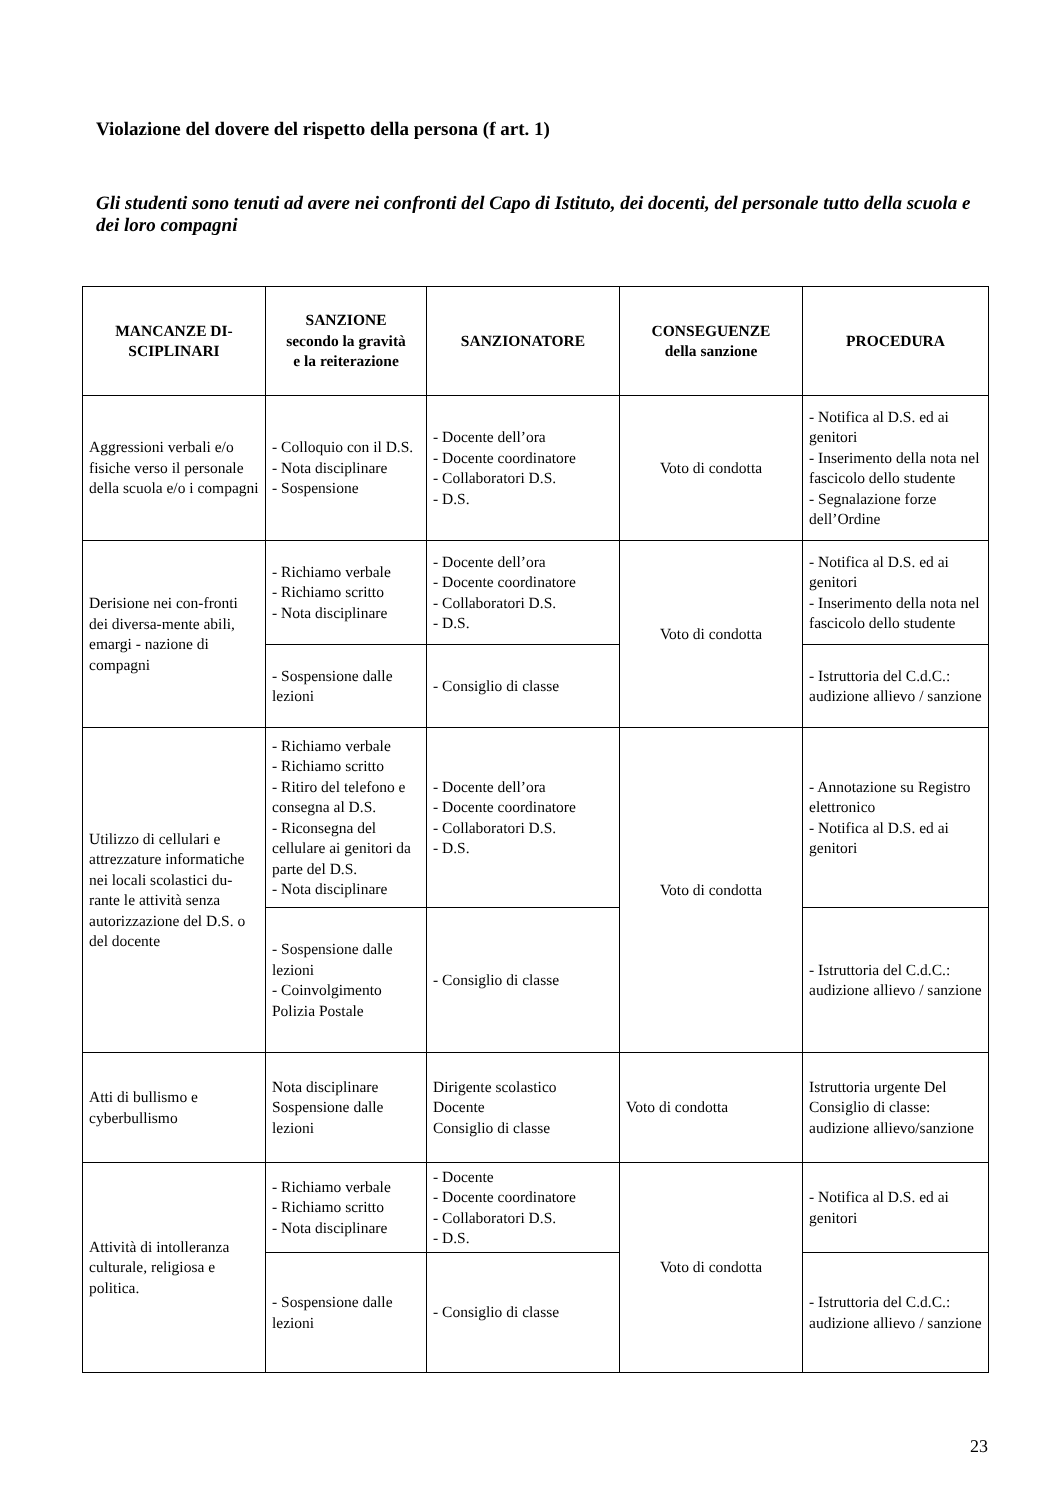Violazione del dovere del rispetto della persona (f art. 1)
Gli studenti sono tenuti ad avere nei confronti del Capo di Istituto, dei docenti, del personale tutto della scuola e dei loro compagni
| MANCANZE DI- SCIPLINARI | SANZIONE secondo la gravità e la reiterazione | SANZIONATORE | CONSEGUENZE della sanzione | PROCEDURA |
| --- | --- | --- | --- | --- |
| Aggressioni verbali e/o fisiche verso il personale della scuola e/o i compagni | - Colloquio con il D.S. - Nota disciplinare - Sospensione | - Docente dell’ora - Docente coordinatore - Collaboratori D.S. - D.S. | Voto di condotta | - Notifica al D.S. ed ai genitori - Inserimento della nota nel fascicolo dello studente - Segnalazione forze dell’Ordine |
| Derisione nei con-fronti dei diversa-mente abili, emargi - nazione di compagni | - Richiamo verbale - Richiamo scritto - Nota disciplinare | - Docente dell’ora - Docente coordinatore - Collaboratori D.S. - D.S. | Voto di condotta | - Notifica al D.S. ed ai genitori - Inserimento della nota nel fascicolo dello studente |
| | - Sospensione dalle lezioni | - Consiglio di classe | | - Istruttoria del C.d.C.: audizione allievo / sanzione |
| Utilizzo di cellulari e attrezzature informatiche nei locali scolastici du-rante le attività senza autorizzazione del D.S. o del docente | - Richiamo verbale - Richiamo scritto - Ritiro del telefono e consegna al D.S. - Riconsegna del cellulare ai genitori da parte del D.S. - Nota disciplinare | - Docente dell’ora - Docente coordinatore - Collaboratori D.S. - D.S. | Voto di condotta | - Annotazione su Registro elettronico - Notifica al D.S. ed ai genitori |
| | - Sospensione dalle lezioni - Coinvolgimento Polizia Postale | - Consiglio di classe | | - Istruttoria del C.d.C.: audizione allievo / sanzione |
| Atti di bullismo e cyberbullismo | Nota disciplinare Sospensione dalle lezioni | Dirigente scolastico Docente Consiglio di classe | Voto di condotta | Istruttoria urgente Del Consiglio di classe: audizione allievo/sanzione |
| Attività di intolleranza culturale, religiosa e politica. | - Richiamo verbale - Richiamo scritto - Nota disciplinare | - Docente - Docente coordinatore - Collaboratori D.S. - D.S. | Voto di condotta | - Notifica al D.S. ed ai genitori |
| | - Sospensione dalle lezioni | - Consiglio di classe | | - Istruttoria del C.d.C.: audizione allievo / sanzione |
23